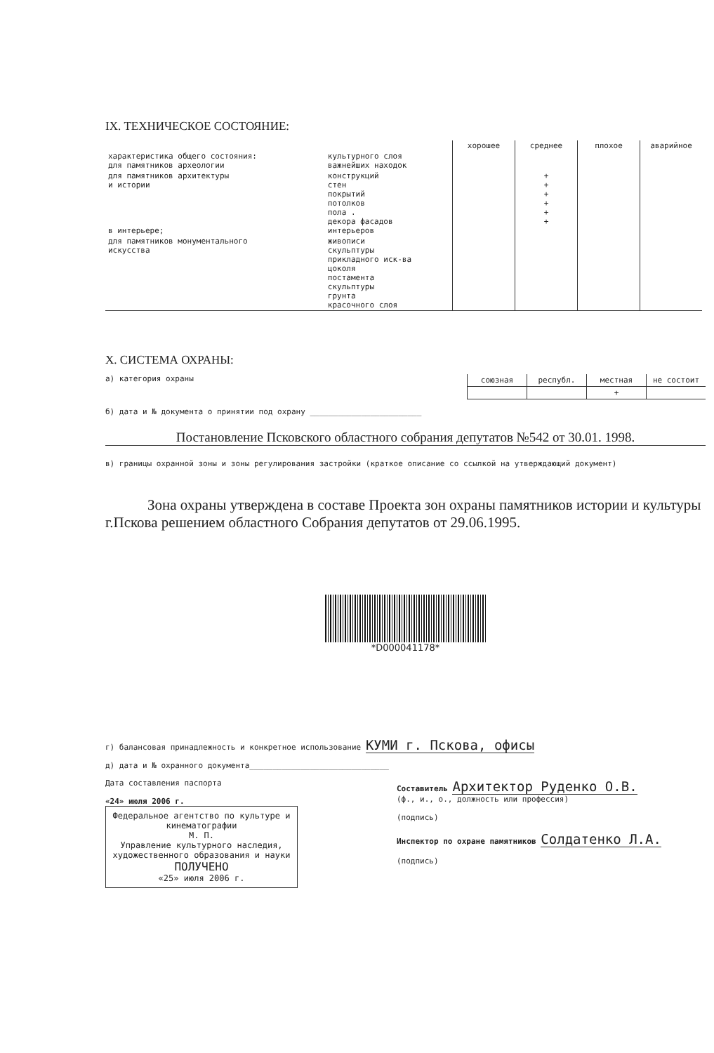IX. ТЕХНИЧЕСКОЕ СОСТОЯНИЕ:
| | | хорошее | среднее | плохое | аварийное |
| --- | --- | --- | --- | --- | --- |
| характеристика общего состояния: для памятников археологии | культурного слоя важнейших находок | | | | |
| для памятников архитектуры и истории в интерьере; | конструкций стен покрытий потолков пола . декора фасадов интерьеров | | + + + + + + | | |
| для памятников монументального искусства | живописи скульптуры прикладного иск-ва цоколя постамента скульптуры грунта красочного слоя | | | | |
X. СИСТЕМА ОХРАНЫ:
а) категория охраны
| союзная | республ. | местная | не состоит |
| | | + | |
б) дата и № документа о принятии под охрану ________________________
Постановление Псковского областного собрания депутатов №542 от 30.01. 1998.
в) границы охранной зоны и зоны регулирования застройки (краткое описание со ссылкой на утверждающий документ)
Зона охраны утверждена в составе Проекта зон охраны памятников истории и культуры г.Пскова решением областного Собрания депутатов от 29.06.1995.
*D000041178*
г) балансовая принадлежность и конкретное использование КУМИ г. Пскова, офисы
д) дата и № охранного документа______________________________
Дата составления паспорта
«24» июля 2006 г.
Федеральное агентство по культуре и кинематографии
М. П.
Управление культурного наследия, художественного образования и науки
ПОЛУЧЕНО
«25» июля 2006 г.
Составитель Архитектор Руденко О.В.
(ф., и., о., должность или профессия)
(подпись)
Инспектор по охране памятников Солдатенко Л.А.
(подпись)